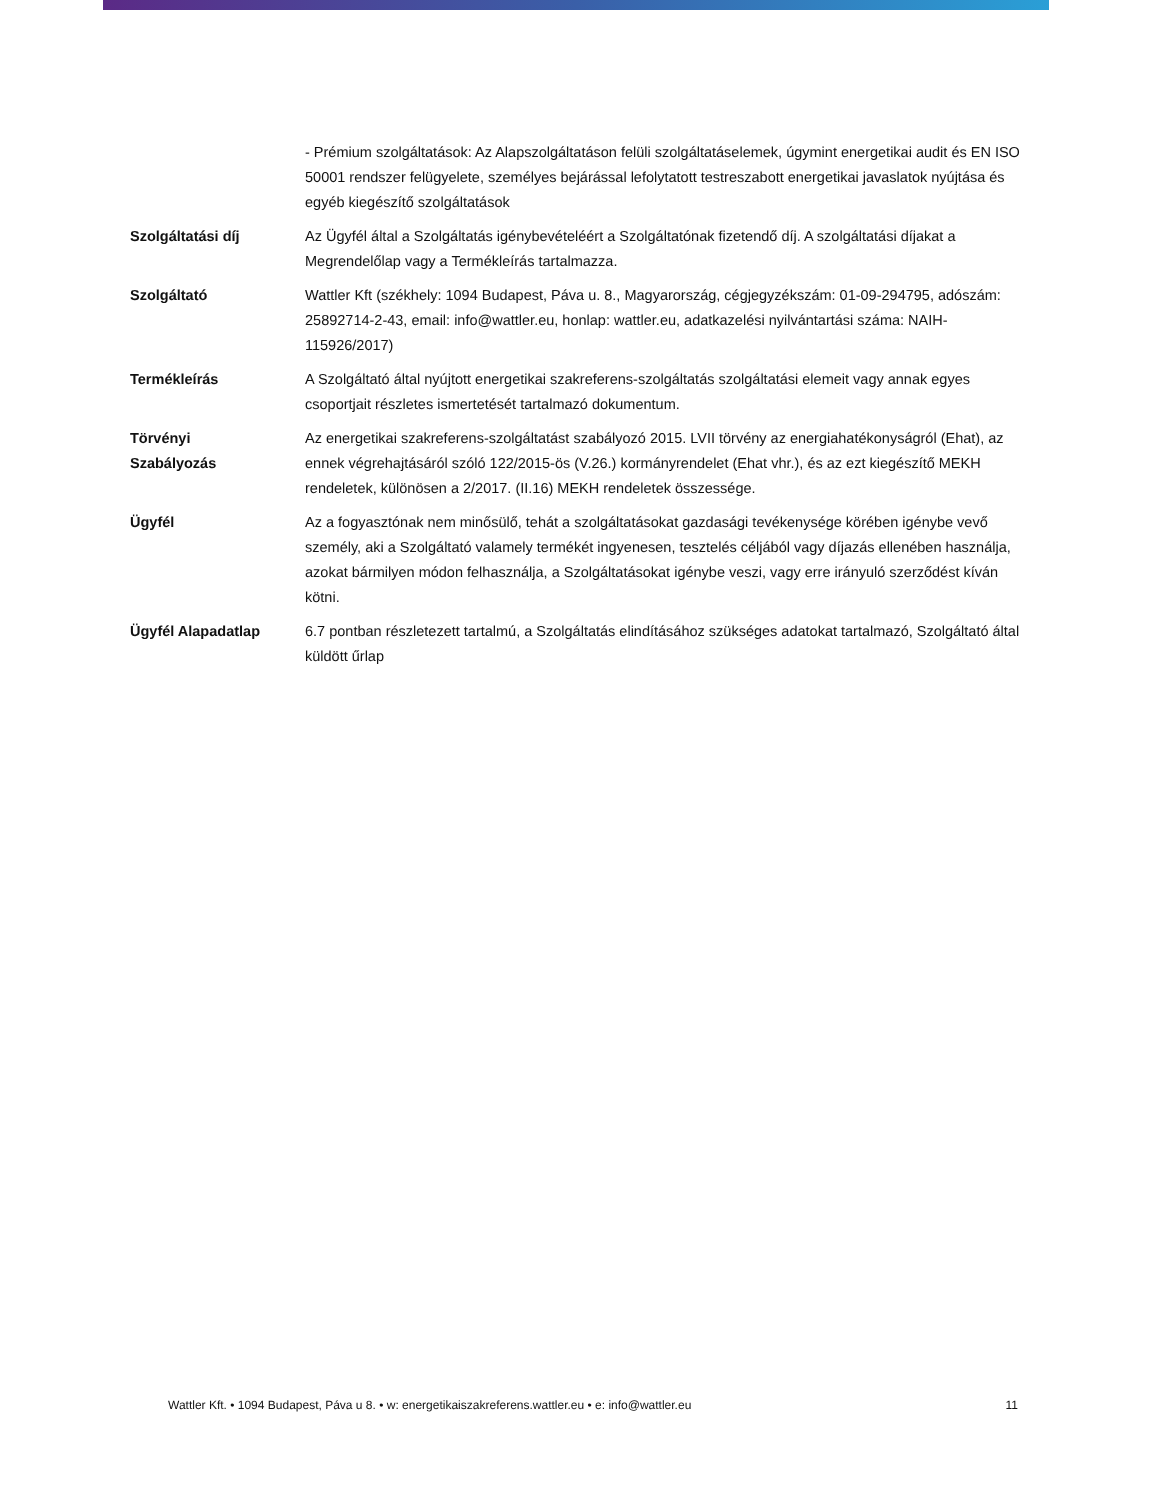| | - Prémium szolgáltatások: Az Alapszolgáltatáson felüli szolgáltatáselemek, úgymint energetikai audit és EN ISO 50001 rendszer felügyelete, személyes bejárással lefolytatott testreszabott energetikai javaslatok nyújtása és egyéb kiegészítő szolgáltatások |
| Szolgáltatási díj | Az Ügyfél által a Szolgáltatás igénybevételéért a Szolgáltatónak fizetendő díj. A szolgáltatási díjakat a Megrendelőlap vagy a Termékleírás tartalmazza. |
| Szolgáltató | Wattler Kft (székhely: 1094 Budapest, Páva u. 8., Magyarország, cégjegyzékszám: 01-09-294795, adószám: 25892714-2-43, email: info@wattler.eu, honlap: wattler.eu, adatkazelési nyilvántartási száma: NAIH-115926/2017) |
| Termékleírás | A Szolgáltató által nyújtott energetikai szakreferens-szolgáltatás szolgáltatási elemeit vagy annak egyes csoportjait részletes ismertetését tartalmazó dokumentum. |
| Törvényi Szabályozás | Az energetikai szakreferens-szolgáltatást szabályozó 2015. LVII törvény az energiahatékonyságról (Ehat), az ennek végrehajtásáról szóló 122/2015-ös (V.26.) kormányrendelet (Ehat vhr.), és az ezt kiegészítő MEKH rendeletek, különösen a 2/2017. (II.16) MEKH rendeletek összessége. |
| Ügyfél | Az a fogyasztónak nem minősülő, tehát a szolgáltatásokat gazdasági tevékenysége körében igénybe vevő személy, aki a Szolgáltató valamely termékét ingyenesen, tesztelés céljából vagy díjazás ellenében használja, azokat bármilyen módon felhasználja, a Szolgáltatásokat igénybe veszi, vagy erre irányuló szerződést kíván kötni. |
| Ügyfél Alapadatlap | 6.7 pontban részletezett tartalmú, a Szolgáltatás elindításához szükséges adatokat tartalmazó, Szolgáltató által küldött űrlap |
Wattler Kft. • 1094 Budapest, Páva u 8. • w: energetikaiszakreferens.wattler.eu • e: info@wattler.eu 11